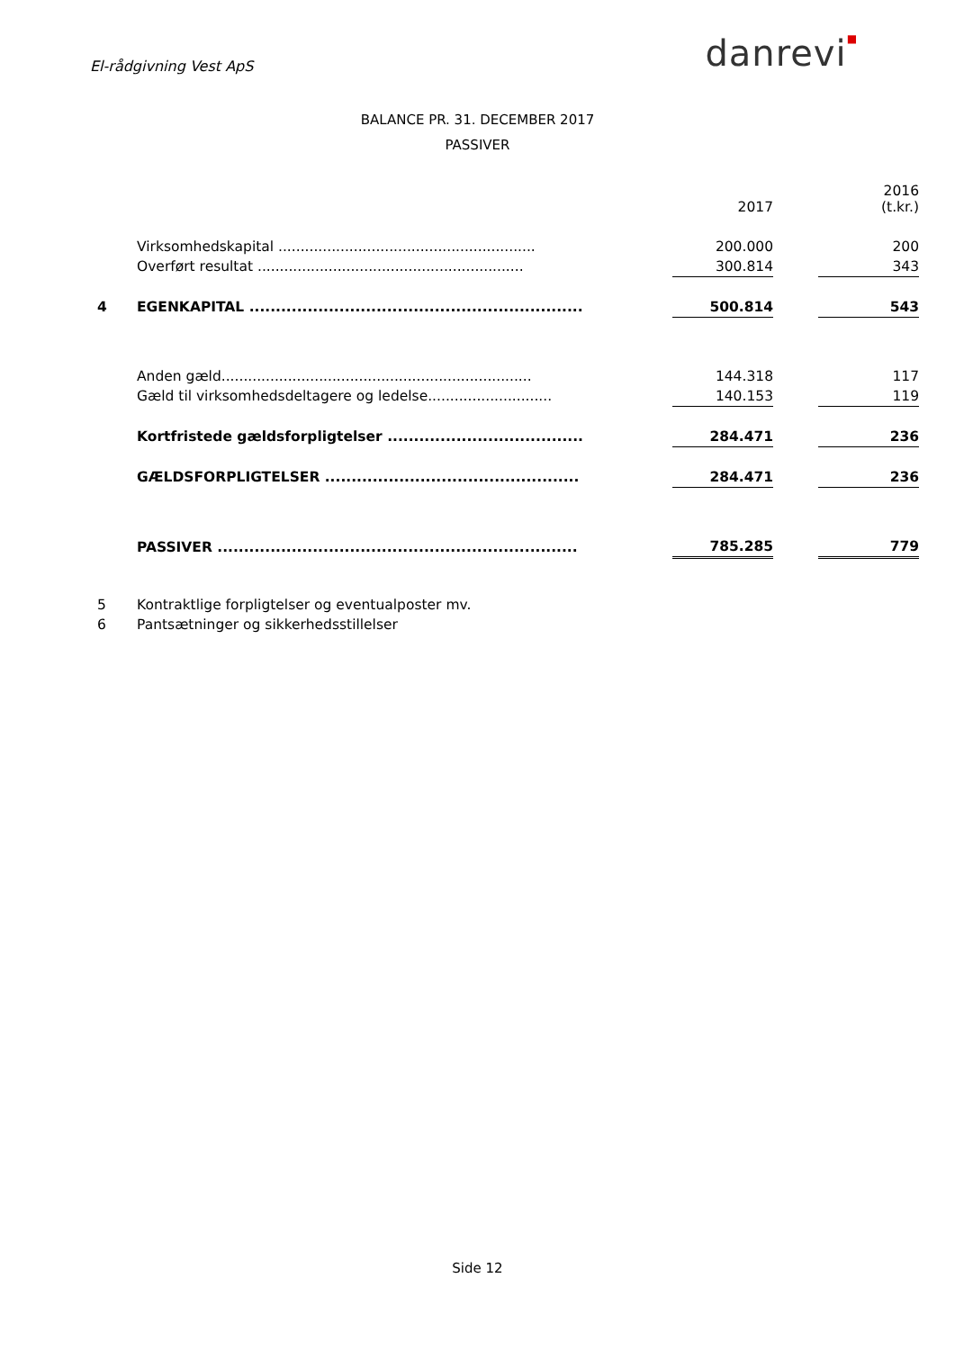El-rådgivning Vest ApS
danrevi■
BALANCE PR. 31. DECEMBER 2017
PASSIVER
| | | | 2017 | | 2016 (t.kr.) |
| --- | --- | --- | --- | --- | --- |
| | Virksomhedskapital .......................................................... | | 200.000 | | 200 |
| | Overført resultat ............................................................ | | 300.814 | | 343 |
| 4 | EGENKAPITAL ............................................................... | | 500.814 | | 543 |
| | Anden gæld...................................................................... | | 144.318 | | 117 |
| | Gæld til virksomhedsdeltagere og ledelse............................ | | 140.153 | | 119 |
| | Kortfristede gældsforpligtelser ..................................... | | 284.471 | | 236 |
| | GÆLDSFORPLIGTELSER ................................................ | | 284.471 | | 236 |
| | PASSIVER .................................................................... | | 785.285 | | 779 |
5 Kontraktlige forpligtelser og eventualposter mv.
6 Pantsætninger og sikkerhedsstillelser
Side 12